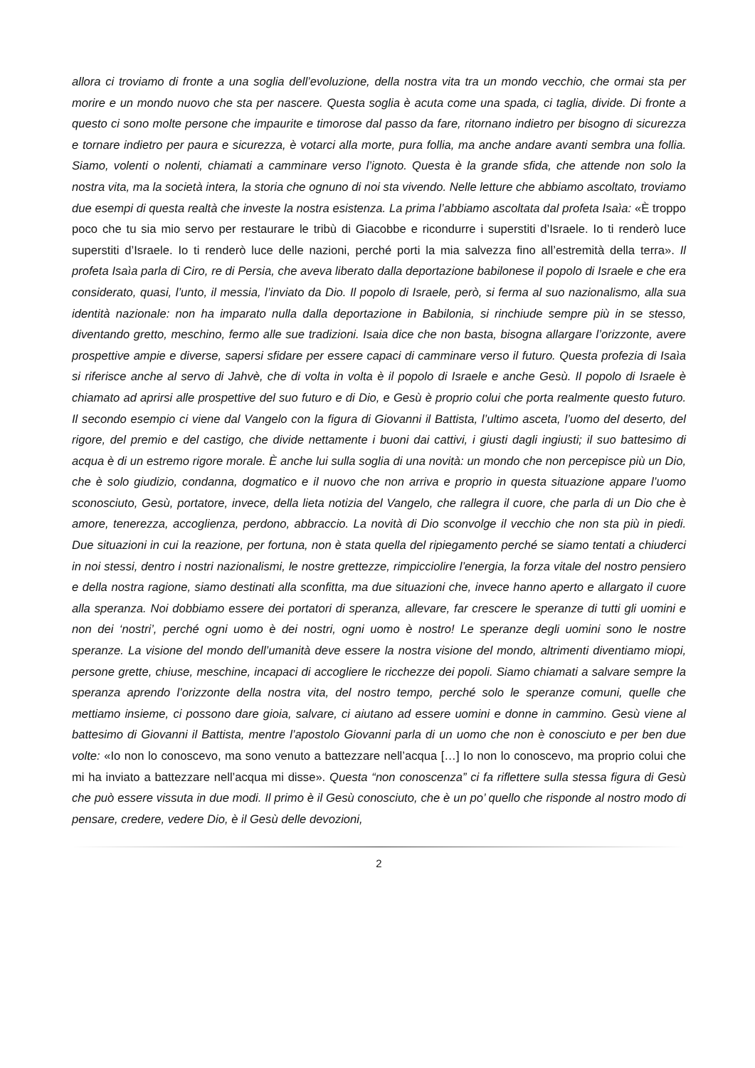allora ci troviamo di fronte a una soglia dell’evoluzione, della nostra vita tra un mondo vecchio, che ormai sta per morire e un mondo nuovo che sta per nascere. Questa soglia è acuta come una spada, ci taglia, divide. Di fronte a questo ci sono molte persone che impaurite e timorose dal passo da fare, ritornano indietro per bisogno di sicurezza e tornare indietro per paura e sicurezza, è votarci alla morte, pura follia, ma anche andare avanti sembra una follia. Siamo, volenti o nolenti, chiamati a camminare verso l’ignoto. Questa è la grande sfida, che attende non solo la nostra vita, ma la società intera, la storia che ognuno di noi sta vivendo. Nelle letture che abbiamo ascoltato, troviamo due esempi di questa realtà che investe la nostra esistenza. La prima l’abbiamo ascoltata dal profeta Isaìa: «È troppo poco che tu sia mio servo per restaurare le tribù di Giacobbe e ricondurre i superstiti d’Israele. Io ti renderò luce superstiti d’Israele. Io ti renderò luce delle nazioni, perché porti la mia salvezza fino all’estremità della terra». Il profeta Isaìa parla di Ciro, re di Persia, che aveva liberato dalla deportazione babilonese il popolo di Israele e che era considerato, quasi, l’unto, il messia, l’inviato da Dio. Il popolo di Israele, però, si ferma al suo nazionalismo, alla sua identità nazionale: non ha imparato nulla dalla deportazione in Babilonia, si rinchiude sempre più in se stesso, diventando gretto, meschino, fermo alle sue tradizioni. Isaia dice che non basta, bisogna allargare l’orizzonte, avere prospettive ampie e diverse, sapersi sfidare per essere capaci di camminare verso il futuro. Questa profezia di Isaìa si riferisce anche al servo di Jahvè, che di volta in volta è il popolo di Israele e anche Gesù. Il popolo di Israele è chiamato ad aprirsi alle prospettive del suo futuro e di Dio, e Gesù è proprio colui che porta realmente questo futuro. Il secondo esempio ci viene dal Vangelo con la figura di Giovanni il Battista, l’ultimo asceta, l’uomo del deserto, del rigore, del premio e del castigo, che divide nettamente i buoni dai cattivi, i giusti dagli ingiusti; il suo battesimo di acqua è di un estremo rigore morale. È anche lui sulla soglia di una novità: un mondo che non percepisce più un Dio, che è solo giudizio, condanna, dogmatico e il nuovo che non arriva e proprio in questa situazione appare l’uomo sconosciuto, Gesù, portatore, invece, della lieta notizia del Vangelo, che rallegra il cuore, che parla di un Dio che è amore, tenerezza, accoglienza, perdono, abbraccio. La novità di Dio sconvolge il vecchio che non sta più in piedi. Due situazioni in cui la reazione, per fortuna, non è stata quella del ripiegamento perché se siamo tentati a chiuderci in noi stessi, dentro i nostri nazionalismi, le nostre grettezze, rimpicciolire l’energia, la forza vitale del nostro pensiero e della nostra ragione, siamo destinati alla sconfitta, ma due situazioni che, invece hanno aperto e allargato il cuore alla speranza. Noi dobbiamo essere dei portatori di speranza, allevare, far crescere le speranze di tutti gli uomini e non dei ‘nostri’, perché ogni uomo è dei nostri, ogni uomo è nostro! Le speranze degli uomini sono le nostre speranze. La visione del mondo dell’umanità deve essere la nostra visione del mondo, altrimenti diventiamo miopi, persone grette, chiuse, meschine, incapaci di accogliere le ricchezze dei popoli. Siamo chiamati a salvare sempre la speranza aprendo l’orizzonte della nostra vita, del nostro tempo, perché solo le speranze comuni, quelle che mettiamo insieme, ci possono dare gioia, salvare, ci aiutano ad essere uomini e donne in cammino. Gesù viene al battesimo di Giovanni il Battista, mentre l’apostolo Giovanni parla di un uomo che non è conosciuto e per ben due volte: «Io non lo conoscevo, ma sono venuto a battezzare nell’acqua […] Io non lo conoscevo, ma proprio colui che mi ha inviato a battezzare nell’acqua mi disse». Questa “non conoscenza” ci fa riflettere sulla stessa figura di Gesù che può essere vissuta in due modi. Il primo è il Gesù conosciuto, che è un po’ quello che risponde al nostro modo di pensare, credere, vedere Dio, è il Gesù delle devozioni,
2